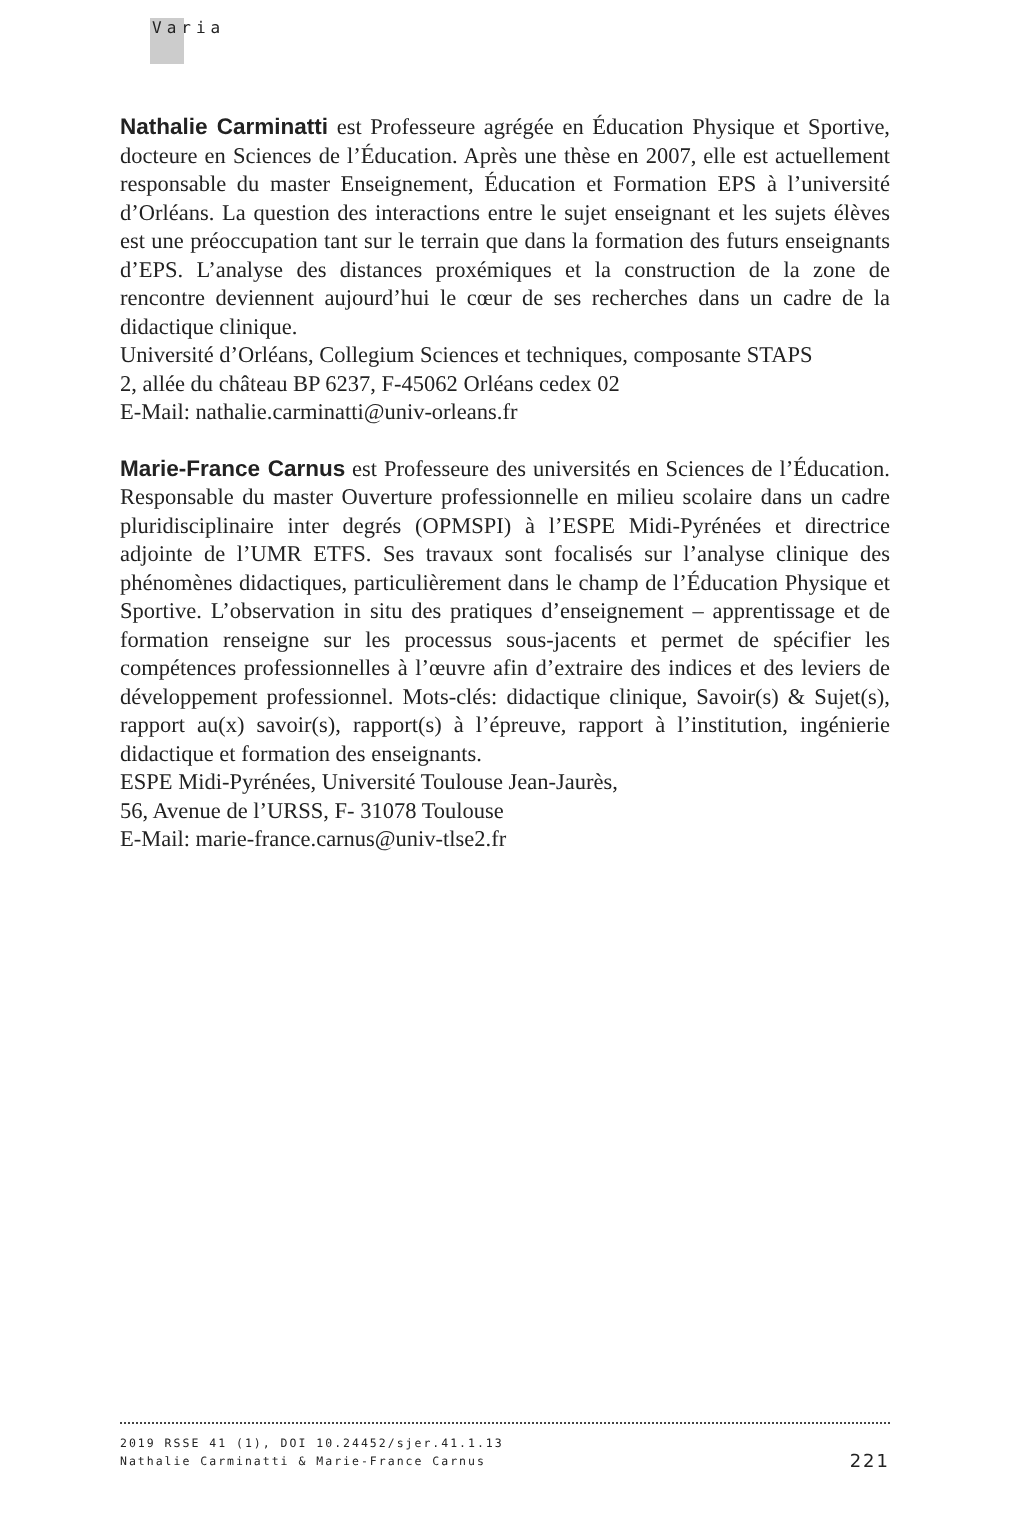Varia
Nathalie Carminatti est Professeure agrégée en Éducation Physique et Sportive, docteure en Sciences de l’Éducation. Après une thèse en 2007, elle est actuellement responsable du master Enseignement, Éducation et Formation EPS à l’université d’Orléans. La question des interactions entre le sujet enseignant et les sujets élèves est une préoccupation tant sur le terrain que dans la formation des futurs enseignants d’EPS. L’analyse des distances proxémiques et la construction de la zone de rencontre deviennent aujourd’hui le cœur de ses recherches dans un cadre de la didactique clinique.
Université d’Orléans, Collegium Sciences et techniques, composante STAPS
2, allée du château BP 6237, F-45062 Orléans cedex 02
E-Mail: nathalie.carminatti@univ-orleans.fr
Marie-France Carnus est Professeure des universités en Sciences de l’Éducation. Responsable du master Ouverture professionnelle en milieu scolaire dans un cadre pluridisciplinaire inter degrés (OPMSPI) à l’ESPE Midi-Pyrénées et directrice adjointe de l’UMR ETFS. Ses travaux sont focalisés sur l’analyse clinique des phénomènes didactiques, particulièrement dans le champ de l’Éducation Physique et Sportive. L’observation in situ des pratiques d’enseignement – apprentissage et de formation renseigne sur les processus sous-jacents et permet de spécifier les compétences professionnelles à l’œuvre afin d’extraire des indices et des leviers de développement professionnel. Mots-clés: didactique clinique, Savoir(s) & Sujet(s), rapport au(x) savoir(s), rapport(s) à l’épreuve, rapport à l’institution, ingénierie didactique et formation des enseignants.
ESPE Midi-Pyrénées, Université Toulouse Jean-Jaurès,
56, Avenue de l’URSS, F- 31078 Toulouse
E-Mail: marie-france.carnus@univ-tlse2.fr
2019 RSSE 41 (1), DOI 10.24452/sjer.41.1.13
221 Nathalie Carminatti & Marie-France Carnus